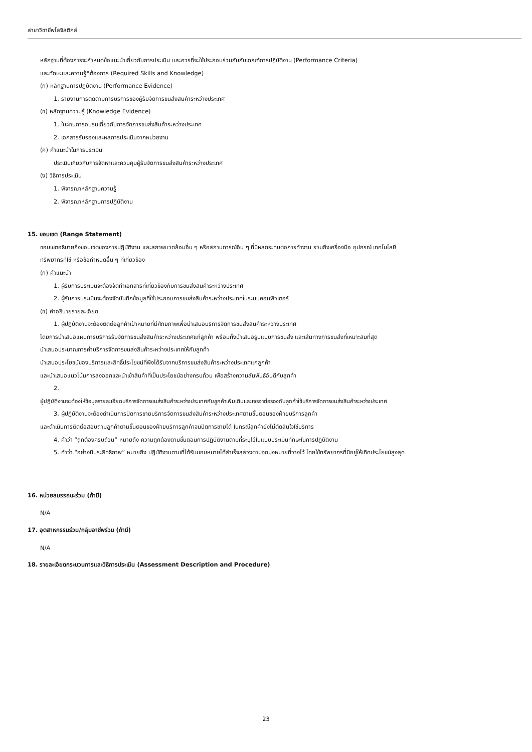สาขาวิชาชีพโลจิสติกส์
หลักฐานที่ต้องการจะกำหนดข้อแนะนำเกี่ยวกับการประเมิน และควรที่จะใช้ประกอบร่วมกันกับเกณฑ์การปฏิบัติงาน (Performance Criteria)
และทักษะและความรู้ที่ต้องการ (Required Skills and Knowledge)
(ก) หลักฐานการปฏิบัติงาน (Performance Evidence)
1. รายงานการติดตามการบริการของผู้รับจัดการขนส่งสินค้าระหว่างประเทศ
(ข) หลักฐานความรู้ (Knowledge Evidence)
1. ใบผ่านการอบรมเกี่ยวกับการจัดการขนส่งสินค้าระหว่างประเทศ
2. เอกสารรับรองและผลการประเมินจากหน่วยงาน
(ค) คำแนะนำในการประเมิน
ประเมินเกี่ยวกับการจัดหาและควบคุมผู้รับจัดการขนส่งสินค้าระหว่างประเทศ
(ง) วิธีการประเมิน
1. พิจารณาหลักฐานความรู้
2. พิจารณาหลักฐานการปฏิบัติงาน
15. ขอบเขต (Range Statement)
ขอบเขตอธิบายถึงขอบเขตของการปฏิบัติงาน และสภาพแวดล้อมอื่น ๆ หรือสถานการณ์อื่น ๆ ที่มีผลกระทบต่อการทำงาน รวมถึงเครื่องมือ อุปกรณ์ เทคโนโลยี
ทรัพยากรที่ใช้ หรือข้อกำหนดอื่น ๆ ที่เกี่ยวข้อง
(ก) คำแนะนำ
1. ผู้รับการประเมินจะต้องจัดทำเอกสารที่เกี่ยวข้องกับการขนส่งสินค้าระหว่างประเทศ
2. ผู้รับการประเมินจะต้องจัดบันทึกข้อมูลที่ใช้ประกอบการขนส่งสินค้าระหว่างประเทศในระบบคอมพิวเตอร์
(ข) คำอธิบายรายละเอียด
1. ผู้ปฏิบัติงานจะต้องติดต่อลูกค้าเป้าหมายที่มีศักยภาพเพื่อนำเสนอบริการจัดการขนส่งสินค้าระหว่างประเทศ
โดยการนำเสนอแผนการบริการรับจัดการขนส่งสินค้าระหว่างประเทศแก่ลูกค้า พร้อมทั้งนำเสนอรูปแบบการขนส่ง และเส้นทางการขนส่งที่เหมาะสมที่สุด
นำเสนอประมาณการค่าบริการจัดการขนส่งสินค้าระหว่างประเทศให้กับลูกค้า
นำเสนอประโยชน์ของบริการและสิทธิ์ประโยชน์ที่พึงได้รับจากบริการขนส่งสินค้าระหว่างประเทศแก่ลูกค้า
และนำเสนอแนวโน้มการส่งออกและนำเข้าสินค้าที่เป็นประโยชน์อย่างครบถ้วน เพื่อสร้างความสัมพันธ์อันดีกับลูกค้า
2.
ผู้ปฏิบัติงานจะต้องให้ข้อมูลรายละเอียดบริการจัดการขนส่งสินค้าระหว่างประเทศกับลูกค้าเพิ่มเติมและเจรจาต่อรองกับลูกค้าใช้บริการจัดการขนส่งสินค้าระหว่างประเทศ
3. ผู้ปฏิบัติงานจะต้องดำเนินการปิดการขายบริการจัดการขนส่งสินค้าระหว่างประเทศตามขั้นตอนของฝ่ายบริการลูกค้า
และดำเนินการติดต่อสอบถามลูกค้าตามขั้นตอนของฝ่ายบริการลูกค้าจนปิดการขายได้ ในกรณีลูกค้ายังไม่ตัดสินใจใช้บริการ
4. คำว่า “ถูกต้องครบถ้วน” หมายถึง ความถูกต้องตามขั้นตอนการปฏิบัติงานตามที่ระบุไว้ในแบบประเมินทักษะในการปฏิบัติงาน
5. คำว่า “อย่างมีประสิทธิภาพ” หมายถึง ปฏิบัติงานตามที่ได้รับมอบหมายได้สำเร็จลุล่วงตามจุดมุ่งหมายที่วางไว้ โดยใช้ทรัพยากรที่มีอยู่ให้เกิดประโยชน์สูงสุด
16. หน่วยสมรรถนะร่วม (ถ้ามี)
N/A
17. อุตสาหกรรมร่วม/กลุ่มอาชีพร่วม (ถ้ามี)
N/A
18. รายละเอียดกระบวนการและวิธีการประเมิน (Assessment Description and Procedure)
23